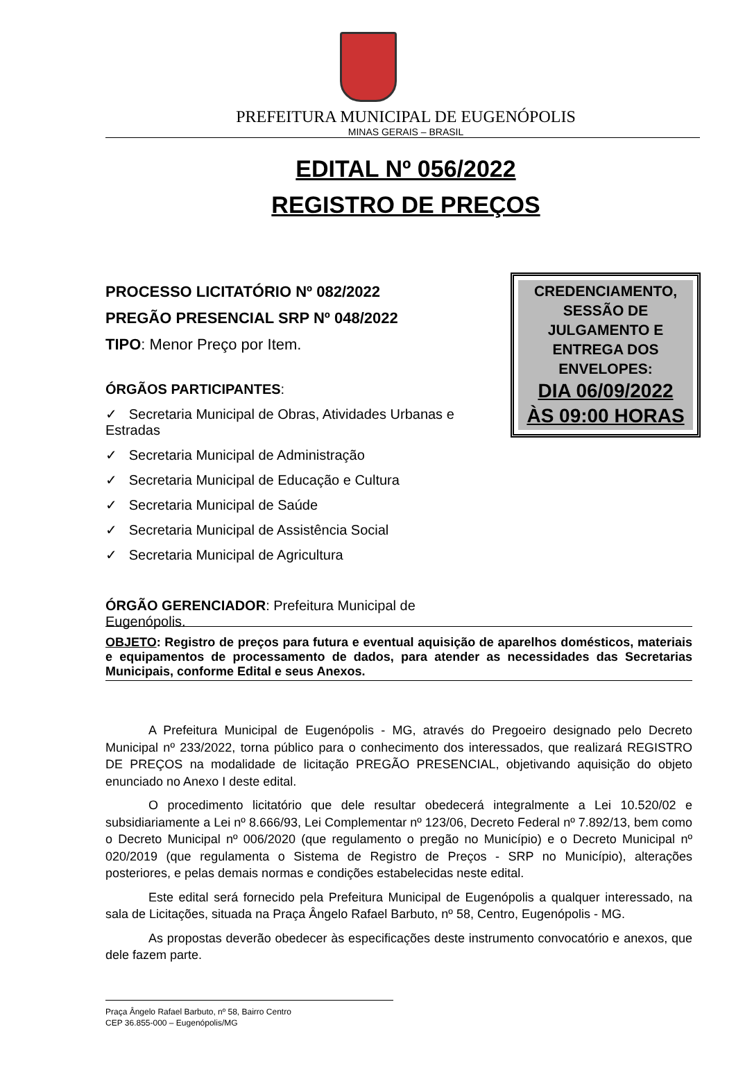PREFEITURA MUNICIPAL DE EUGENÓPOLIS
MINAS GERAIS – BRASIL
EDITAL Nº 056/2022
REGISTRO DE PREÇOS
PROCESSO LICITATÓRIO Nº 082/2022
PREGÃO PRESENCIAL SRP Nº 048/2022
TIPO: Menor Preço por Item.
ÓRGÃOS PARTICIPANTES:
✓ Secretaria Municipal de Obras, Atividades Urbanas e Estradas
✓ Secretaria Municipal de Administração
✓ Secretaria Municipal de Educação e Cultura
✓ Secretaria Municipal de Saúde
✓ Secretaria Municipal de Assistência Social
✓ Secretaria Municipal de Agricultura
ÓRGÃO GERENCIADOR: Prefeitura Municipal de Eugenópolis.
CREDENCIAMENTO, SESSÃO DE JULGAMENTO E ENTREGA DOS ENVELOPES:
DIA 06/09/2022
ÀS 09:00 HORAS
OBJETO: Registro de preços para futura e eventual aquisição de aparelhos domésticos, materiais e equipamentos de processamento de dados, para atender as necessidades das Secretarias Municipais, conforme Edital e seus Anexos.
A Prefeitura Municipal de Eugenópolis - MG, através do Pregoeiro designado pelo Decreto Municipal nº 233/2022, torna público para o conhecimento dos interessados, que realizará REGISTRO DE PREÇOS na modalidade de licitação PREGÃO PRESENCIAL, objetivando aquisição do objeto enunciado no Anexo I deste edital.
O procedimento licitatório que dele resultar obedecerá integralmente a Lei 10.520/02 e subsidiariamente a Lei nº 8.666/93, Lei Complementar nº 123/06, Decreto Federal nº 7.892/13, bem como o Decreto Municipal nº 006/2020 (que regulamento o pregão no Município) e o Decreto Municipal nº 020/2019 (que regulamenta o Sistema de Registro de Preços - SRP no Município), alterações posteriores, e pelas demais normas e condições estabelecidas neste edital.
Este edital será fornecido pela Prefeitura Municipal de Eugenópolis a qualquer interessado, na sala de Licitações, situada na Praça Ângelo Rafael Barbuto, nº 58, Centro, Eugenópolis - MG.
As propostas deverão obedecer às especificações deste instrumento convocatório e anexos, que dele fazem parte.
Praça Ângelo Rafael Barbuto, nº 58, Bairro Centro
CEP 36.855-000 – Eugenópolis/MG